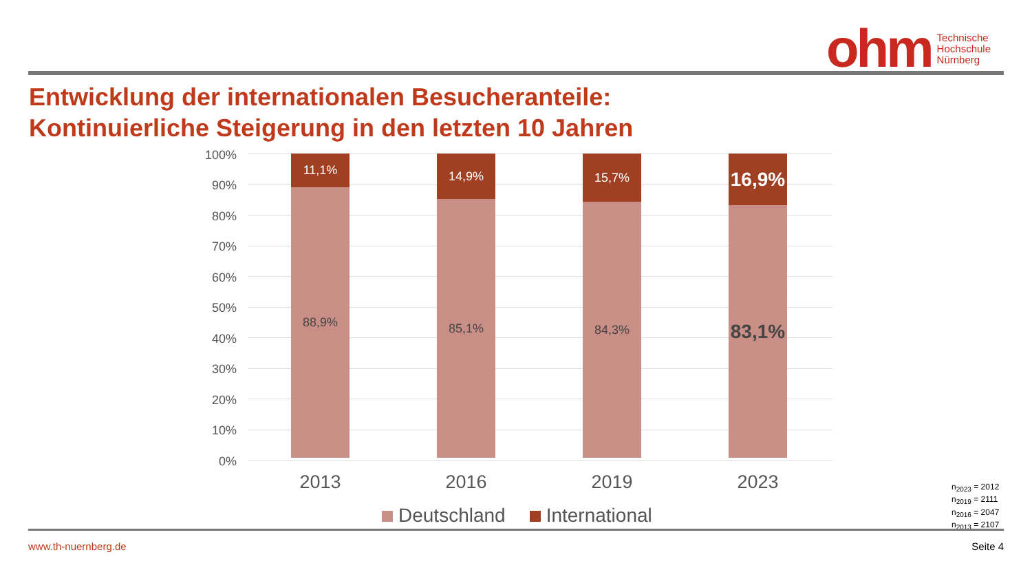ohm Technische
Hochschule
Nürnberg
Entwicklung der internationalen Besucheranteile:
Kontinuierliche Steigerung in den letzten 10 Jahren
100%
90%
80%
70%
60%
50%
40%
30%
20%
10%
0%
11,1%
88,9%
14,9%
85,1%
15,7%
84,3%
16,9%
83,1%
2013 2016 2019 2023
Deutschland International
n<sub>2023</sub> = 2012
n<sub>2019</sub> = 2111
n<sub>2016</sub> = 2047
n<sub>2013</sub> = 2107
www.th-nuernberg.de Seite 4